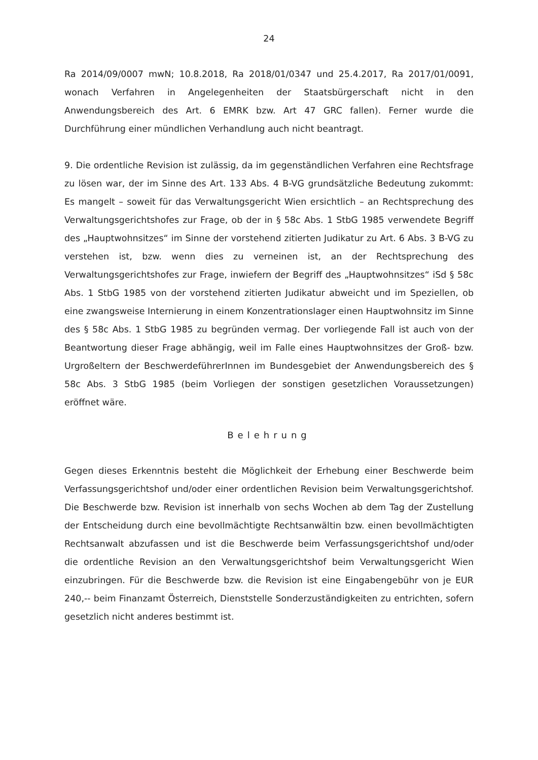24
Ra 2014/09/0007 mwN; 10.8.2018, Ra 2018/01/0347 und 25.4.2017, Ra 2017/01/0091, wonach Verfahren in Angelegenheiten der Staatsbürgerschaft nicht in den Anwendungsbereich des Art. 6 EMRK bzw. Art 47 GRC fallen). Ferner wurde die Durchführung einer mündlichen Verhandlung auch nicht beantragt.
9. Die ordentliche Revision ist zulässig, da im gegenständlichen Verfahren eine Rechtsfrage zu lösen war, der im Sinne des Art. 133 Abs. 4 B-VG grundsätzliche Bedeutung zukommt: Es mangelt – soweit für das Verwaltungsgericht Wien ersichtlich – an Rechtsprechung des Verwaltungsgerichtshofes zur Frage, ob der in § 58c Abs. 1 StbG 1985 verwendete Begriff des „Hauptwohnsitzes“ im Sinne der vorstehend zitierten Judikatur zu Art. 6 Abs. 3 B-VG zu verstehen ist, bzw. wenn dies zu verneinen ist, an der Rechtsprechung des Verwaltungsgerichtshofes zur Frage, inwiefern der Begriff des „Hauptwohnsitzes“ iSd § 58c Abs. 1 StbG 1985 von der vorstehend zitierten Judikatur abweicht und im Speziellen, ob eine zwangsweise Internierung in einem Konzentrationslager einen Hauptwohnsitz im Sinne des § 58c Abs. 1 StbG 1985 zu begründen vermag. Der vorliegende Fall ist auch von der Beantwortung dieser Frage abhängig, weil im Falle eines Hauptwohnsitzes der Groß- bzw. Urgroßeltern der BeschwerdeführerInnen im Bundesgebiet der Anwendungsbereich des § 58c Abs. 3 StbG 1985 (beim Vorliegen der sonstigen gesetzlichen Voraussetzungen) eröffnet wäre.
Belehrung
Gegen dieses Erkenntnis besteht die Möglichkeit der Erhebung einer Beschwerde beim Verfassungsgerichtshof und/oder einer ordentlichen Revision beim Verwaltungsgerichtshof. Die Beschwerde bzw. Revision ist innerhalb von sechs Wochen ab dem Tag der Zustellung der Entscheidung durch eine bevollmächtigte Rechtsanwältin bzw. einen bevollmächtigten Rechtsanwalt abzufassen und ist die Beschwerde beim Verfassungsgerichtshof und/oder die ordentliche Revision an den Verwaltungsgerichtshof beim Verwaltungsgericht Wien einzubringen. Für die Beschwerde bzw. die Revision ist eine Eingabengebühr von je EUR 240,-- beim Finanzamt Österreich, Dienststelle Sonderzuständigkeiten zu entrichten, sofern gesetzlich nicht anderes bestimmt ist.